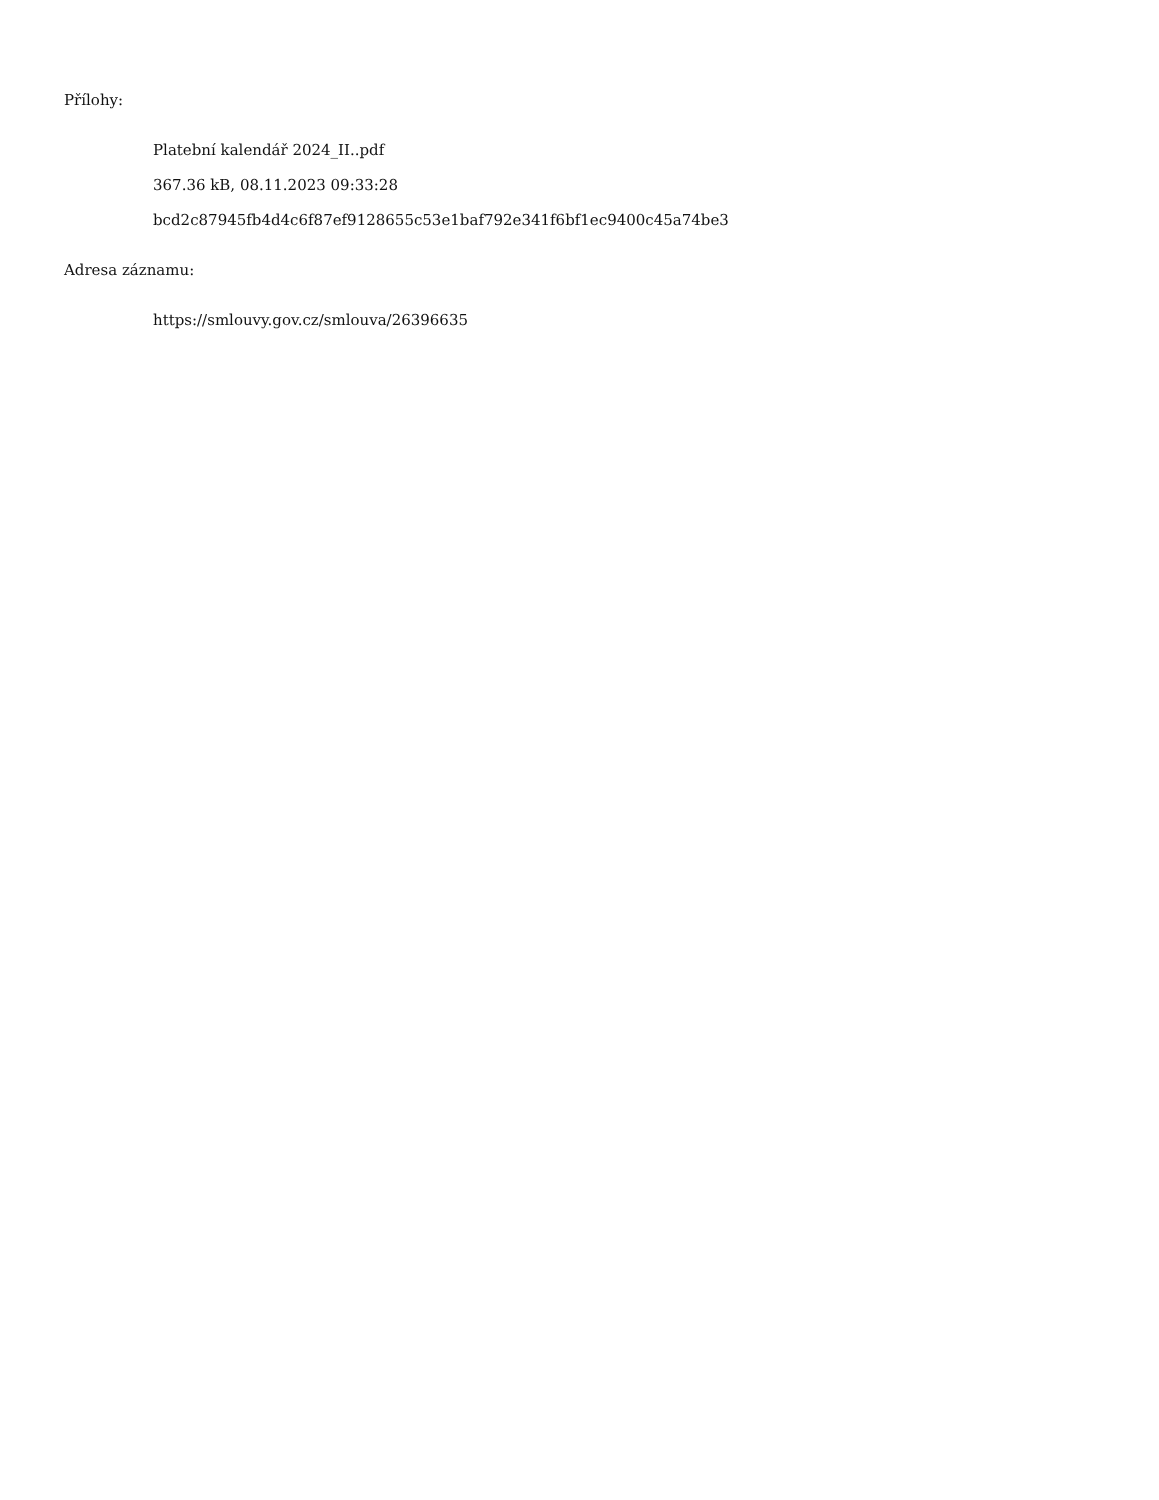Přílohy:
Platební kalendář 2024_II..pdf
367.36 kB, 08.11.2023 09:33:28
bcd2c87945fb4d4c6f87ef9128655c53e1baf792e341f6bf1ec9400c45a74be3
Adresa záznamu:
https://smlouvy.gov.cz/smlouva/26396635